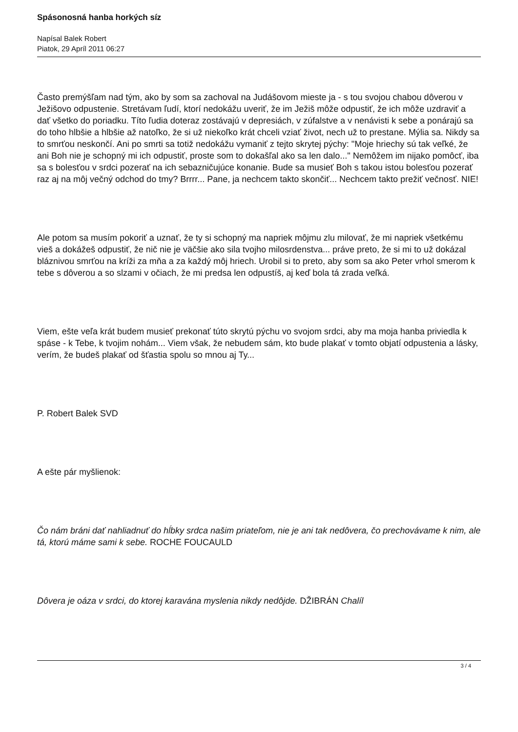Spásonosná hanba horkých síz
Napísal Balek Robert
Piatok, 29 Apríl 2011 06:27
Často premýšľam nad tým, ako by som sa zachoval na Judášovom mieste ja - s tou svojou chabou dôverou v Ježišovo odpustenie. Stretávam ľudí, ktorí nedokážu uveriť, že im Ježiš môže odpustiť, že ich môže uzdraviť a dať všetko do poriadku. Títo ľudia doteraz zostávajú v depresiách, v zúfalstve a v nenávisti k sebe a ponárajú sa do toho hlbšie a hlbšie až natoľko, že si už niekoľko krát chceli vziať život, nech už to prestane. Mýlia sa. Nikdy sa to smrťou neskončí. Ani po smrti sa totiž nedokážu vymaniť z tejto skrytej pýchy: "Moje hriechy sú tak veľké, že ani Boh nie je schopný mi ich odpustiť, proste som to dokašľal ako sa len dalo..." Nemôžem im nijako pomôcť, iba sa s bolesťou v srdci pozerať na ich sebazničujúce konanie. Bude sa musieť Boh s takou istou bolesťou pozerať raz aj na môj večný odchod do tmy? Brrrr... Pane, ja nechcem takto skončiť... Nechcem takto prežiť večnosť. NIE!
Ale potom sa musím pokoriť a uznať, že ty si schopný ma napriek môjmu zlu milovať, že mi napriek všetkému vieš a dokážeš odpustiť, že nič nie je väčšie ako sila tvojho milosrdenstva... práve preto, že si mi to už dokázal bláznivou smrťou na kríži za mňa a za každý môj hriech. Urobil si to preto, aby som sa ako Peter vrhol smerom k tebe s dôverou a so slzami v očiach, že mi predsa len odpustíš, aj keď bola tá zrada veľká.
Viem, ešte veľa krát budem musieť prekonať túto skrytú pýchu vo svojom srdci, aby ma moja hanba priviedla k spáse - k Tebe, k tvojim nohám... Viem však, že nebudem sám, kto bude plakať v tomto objatí odpustenia a lásky, verím, že budeš plakať od šťastia spolu so mnou aj Ty...
P. Robert Balek SVD
A ešte pár myšlienok:
Čo nám bráni dať nahliadnuť do hĺbky srdca našim priateľom, nie je ani tak nedôvera, čo prechovávame k nim, ale tá, ktorú máme sami k sebe. ROCHE FOUCAULD
Dôvera je oáza v srdci, do ktorej karavána myslenia nikdy nedôjde. DŽIBRÁN Chalíl
3 / 4